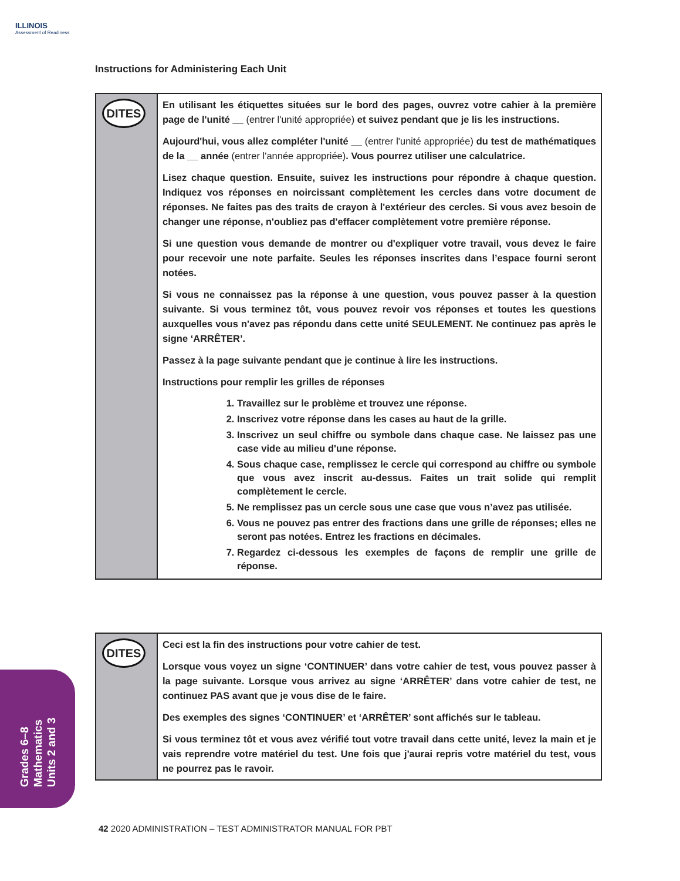ILLINOIS
Assessment of Readiness
Instructions for Administering Each Unit
DITES
En utilisant les étiquettes situées sur le bord des pages, ouvrez votre cahier à la première page de l'unité __ (entrer l'unité appropriée) et suivez pendant que je lis les instructions.
Aujourd'hui, vous allez compléter l'unité __ (entrer l'unité appropriée) du test de mathématiques de la __ année (entrer l'année appropriée). Vous pourrez utiliser une calculatrice.
Lisez chaque question. Ensuite, suivez les instructions pour répondre à chaque question. Indiquez vos réponses en noircissant complètement les cercles dans votre document de réponses. Ne faites pas des traits de crayon à l'extérieur des cercles. Si vous avez besoin de changer une réponse, n'oubliez pas d'effacer complètement votre première réponse.
Si une question vous demande de montrer ou d'expliquer votre travail, vous devez le faire pour recevoir une note parfaite. Seules les réponses inscrites dans l’espace fourni seront notées.
Si vous ne connaissez pas la réponse à une question, vous pouvez passer à la question suivante. Si vous terminez tôt, vous pouvez revoir vos réponses et toutes les questions auxquelles vous n'avez pas répondu dans cette unité SEULEMENT. Ne continuez pas après le signe ‘ARRÊTER’.
Passez à la page suivante pendant que je continue à lire les instructions.
Instructions pour remplir les grilles de réponses
1. Travaillez sur le problème et trouvez une réponse.
2. Inscrivez votre réponse dans les cases au haut de la grille.
3. Inscrivez un seul chiffre ou symbole dans chaque case. Ne laissez pas une case vide au milieu d'une réponse.
4. Sous chaque case, remplissez le cercle qui correspond au chiffre ou symbole que vous avez inscrit au-dessus. Faites un trait solide qui remplit complètement le cercle.
5. Ne remplissez pas un cercle sous une case que vous n’avez pas utilisée.
6. Vous ne pouvez pas entrer des fractions dans une grille de réponses; elles ne seront pas notées. Entrez les fractions en décimales.
7. Regardez ci-dessous les exemples de façons de remplir une grille de réponse.
DITES
Ceci est la fin des instructions pour votre cahier de test.
Lorsque vous voyez un signe ‘CONTINUER’ dans votre cahier de test, vous pouvez passer à la page suivante. Lorsque vous arrivez au signe ‘ARRÊTER’ dans votre cahier de test, ne continuez PAS avant que je vous dise de le faire.
Des exemples des signes ‘CONTINUER’ et ‘ARRÊTER’ sont affichés sur le tableau.
Si vous terminez tôt et vous avez vérifié tout votre travail dans cette unité, levez la main et je vais reprendre votre matériel du test. Une fois que j'aurai repris votre matériel du test, vous ne pourrez pas le ravoir.
Grades 6–8
Mathematics
Units 2 and 3
42 2020 ADMINISTRATION – TEST ADMINISTRATOR MANUAL FOR PBT